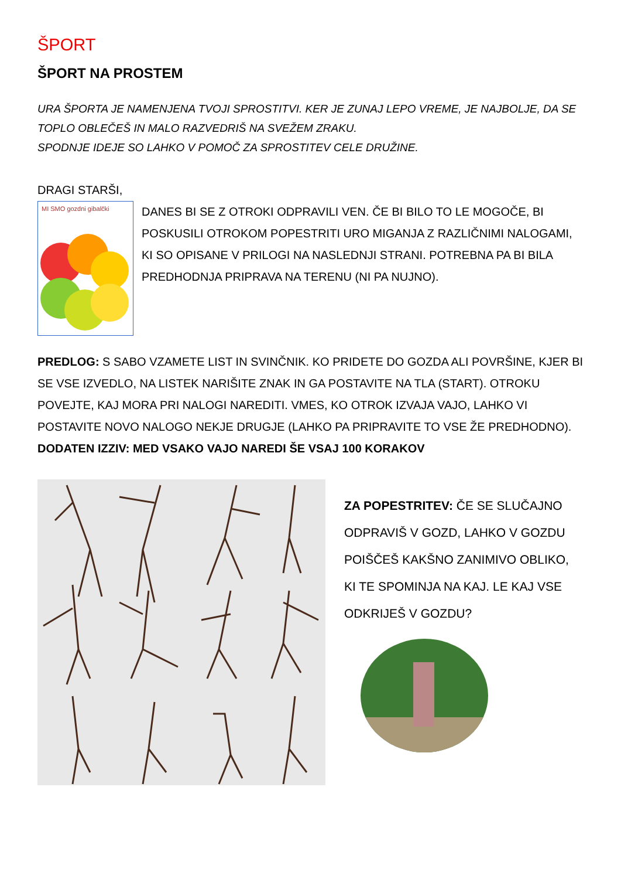ŠPORT
ŠPORT NA PROSTEM
URA ŠPORTA JE NAMENJENA TVOJI SPROSTITVI. KER JE ZUNAJ LEPO VREME, JE NAJBOLJE, DA SE TOPLO OBLEČEŠ IN MALO RAZVEDRIŠ NA SVEŽEM ZRAKU.
SPODNJE IDEJE SO LAHKO V POMOČ ZA SPROSTITEV CELE DRUŽINE.
DRAGI STARŠI,
MI SMO gozdni gibalčki
DANES BI SE Z OTROKI ODPRAVILI VEN. ČE BI BILO TO LE MOGOČE, BI POSKUSILI OTROKOM POPESTRITI URO MIGANJA Z RAZLIČNIMI NALOGAMI, KI SO OPISANE V PRILOGI NA NASLEDNJI STRANI. POTREBNA PA BI BILA PREDHODNJA PRIPRAVA NA TERENU (NI PA NUJNO).
PREDLOG: S SABO VZAMETE LIST IN SVINČNIK. KO PRIDETE DO GOZDA ALI POVRŠINE, KJER BI SE VSE IZVEDLO, NA LISTEK NARIŠITE ZNAK IN GA POSTAVITE NA TLA (START). OTROKU POVEJTE, KAJ MORA PRI NALOGI NAREDITI. VMES, KO OTROK IZVAJA VAJO, LAHKO VI POSTAVITE NOVO NALOGO NEKJE DRUGJE (LAHKO PA PRIPRAVITE TO VSE ŽE PREDHODNO).
DODATEN IZZIV: MED VSAKO VAJO NAREDI ŠE VSAJ 100 KORAKOV
ZA POPESTRITEV: ČE SE SLUČAJNO ODPRAVIŠ V GOZD, LAHKO V GOZDU POIŠČEŠ KAKŠNO ZANIMIVO OBLIKO, KI TE SPOMINJA NA KAJ. LE KAJ VSE ODKRIJEŠ V GOZDU?